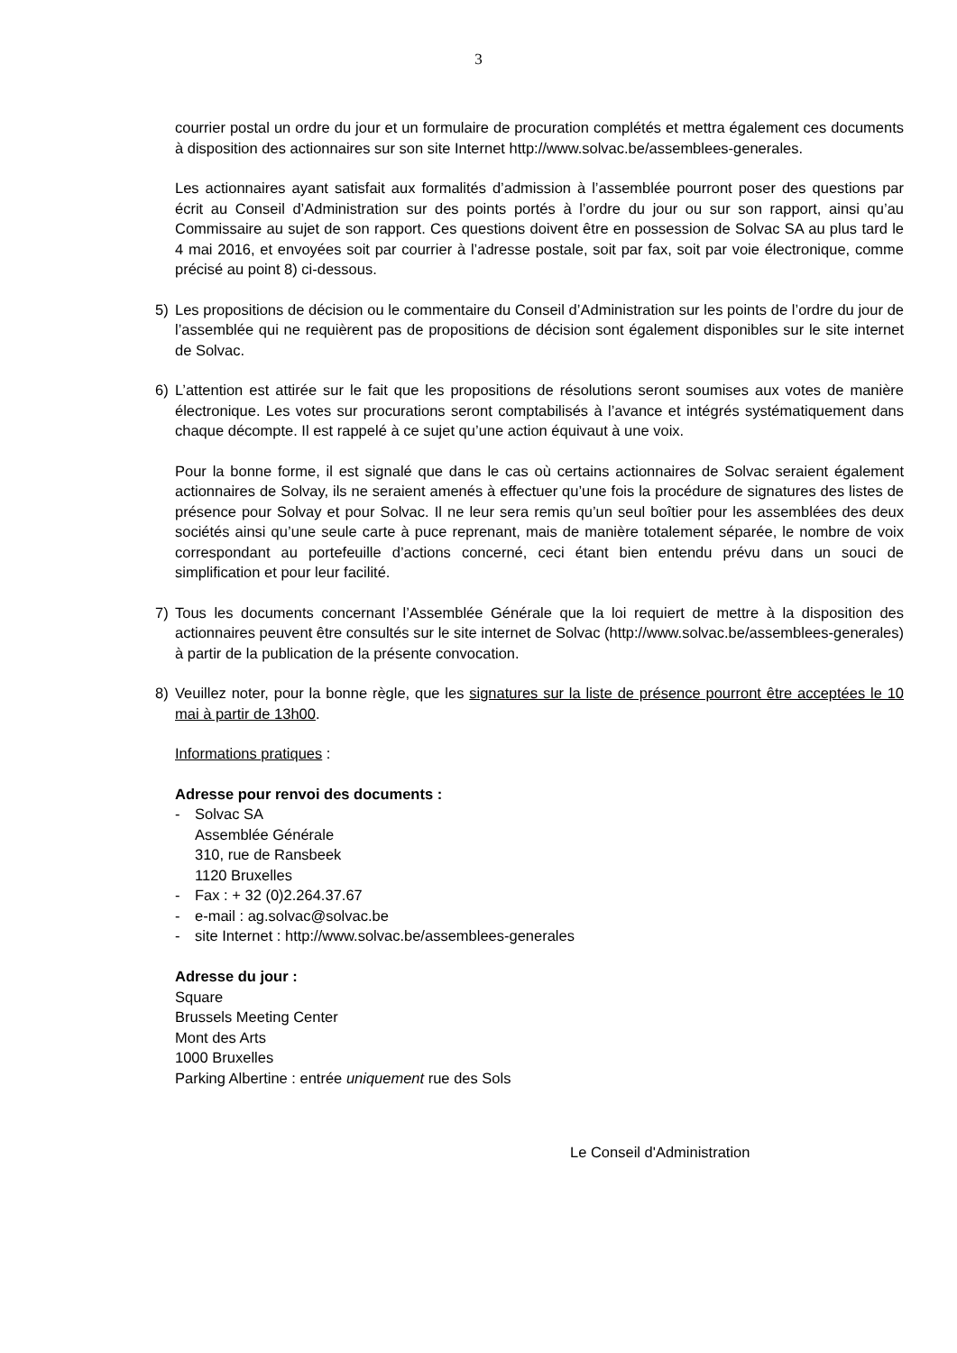3
courrier postal un ordre du jour et un formulaire de procuration complétés et mettra également ces documents à disposition des actionnaires sur son site Internet http://www.solvac.be/assemblees-generales.
Les actionnaires ayant satisfait aux formalités d’admission à l’assemblée pourront poser des questions par écrit au Conseil d’Administration sur des points portés à l’ordre du jour ou sur son rapport, ainsi qu’au Commissaire au sujet de son rapport. Ces questions doivent être en possession de Solvac SA au plus tard le 4 mai 2016, et envoyées soit par courrier à l’adresse postale, soit par fax, soit par voie électronique, comme précisé au point 8) ci-dessous.
5) Les propositions de décision ou le commentaire du Conseil d’Administration sur les points de l’ordre du jour de l’assemblée qui ne requièrent pas de propositions de décision sont également disponibles sur le site internet de Solvac.
6) L’attention est attirée sur le fait que les propositions de résolutions seront soumises aux votes de manière électronique. Les votes sur procurations seront comptabilisés à l’avance et intégrés systématiquement dans chaque décompte. Il est rappelé à ce sujet qu’une action équivaut à une voix.
Pour la bonne forme, il est signalé que dans le cas où certains actionnaires de Solvac seraient également actionnaires de Solvay, ils ne seraient amenés à effectuer qu’une fois la procédure de signatures des listes de présence pour Solvay et pour Solvac. Il ne leur sera remis qu’un seul boîtier pour les assemblées des deux sociétés ainsi qu’une seule carte à puce reprenant, mais de manière totalement séparée, le nombre de voix correspondant au portefeuille d’actions concerné, ceci étant bien entendu prévu dans un souci de simplification et pour leur facilité.
7) Tous les documents concernant l’Assemblée Générale que la loi requiert de mettre à la disposition des actionnaires peuvent être consultés sur le site internet de Solvac (http://www.solvac.be/assemblees-generales) à partir de la publication de la présente convocation.
8) Veuillez noter, pour la bonne règle, que les signatures sur la liste de présence pourront être acceptées le 10 mai à partir de 13h00.
Informations pratiques :
Adresse pour renvoi des documents :
- Solvac SA
Assemblée Générale
310, rue de Ransbeek
1120 Bruxelles
- Fax : + 32 (0)2.264.37.67
- e-mail : ag.solvac@solvac.be
- site Internet : http://www.solvac.be/assemblees-generales
Adresse du jour :
Square
Brussels Meeting Center
Mont des Arts
1000 Bruxelles
Parking Albertine : entrée uniquement rue des Sols
Le Conseil d'Administration